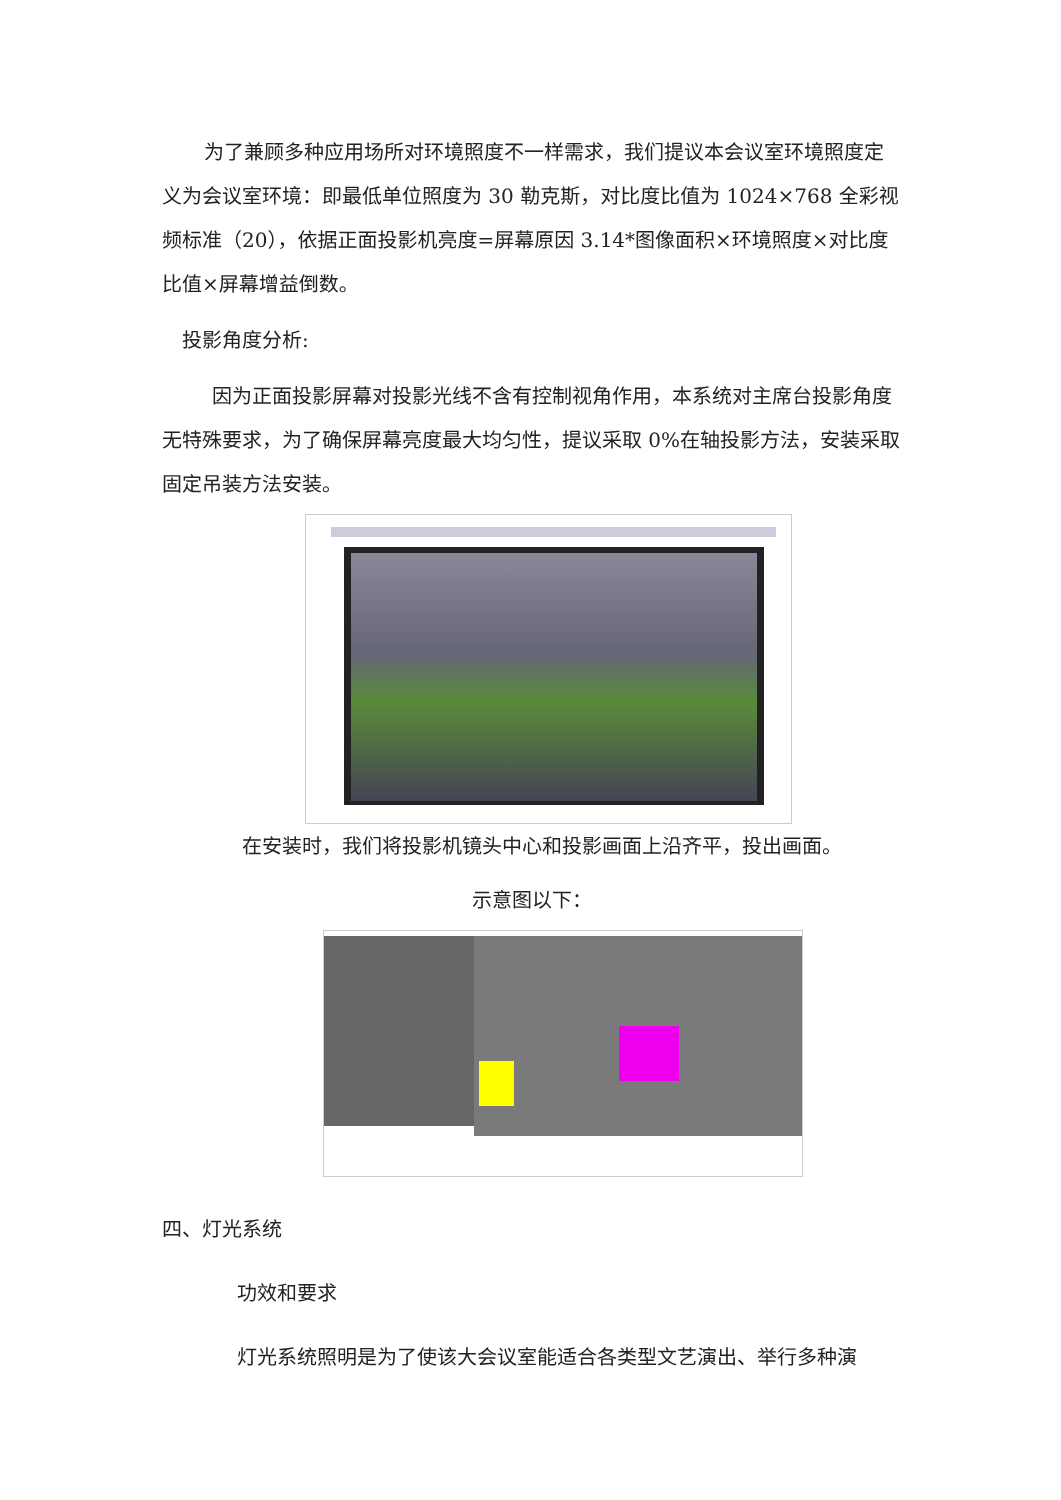为了兼顾多种应用场所对环境照度不一样需求，我们提议本会议室环境照度定义为会议室环境：即最低单位照度为 30 勒克斯，对比度比值为 1024×768 全彩视频标准（20），依据正面投影机亮度=屏幕原因 3.14*图像面积×环境照度×对比度比值×屏幕增益倒数。
投影角度分析:
因为正面投影屏幕对投影光线不含有控制视角作用，本系统对主席台投影角度无特殊要求，为了确保屏幕亮度最大均匀性，提议采取 0%在轴投影方法，安装采取固定吊装方法安装。
在安装时，我们将投影机镜头中心和投影画面上沿齐平，投出画面。
示意图以下：
四、灯光系统
功效和要求
灯光系统照明是为了使该大会议室能适合各类型文艺演出、举行多种演